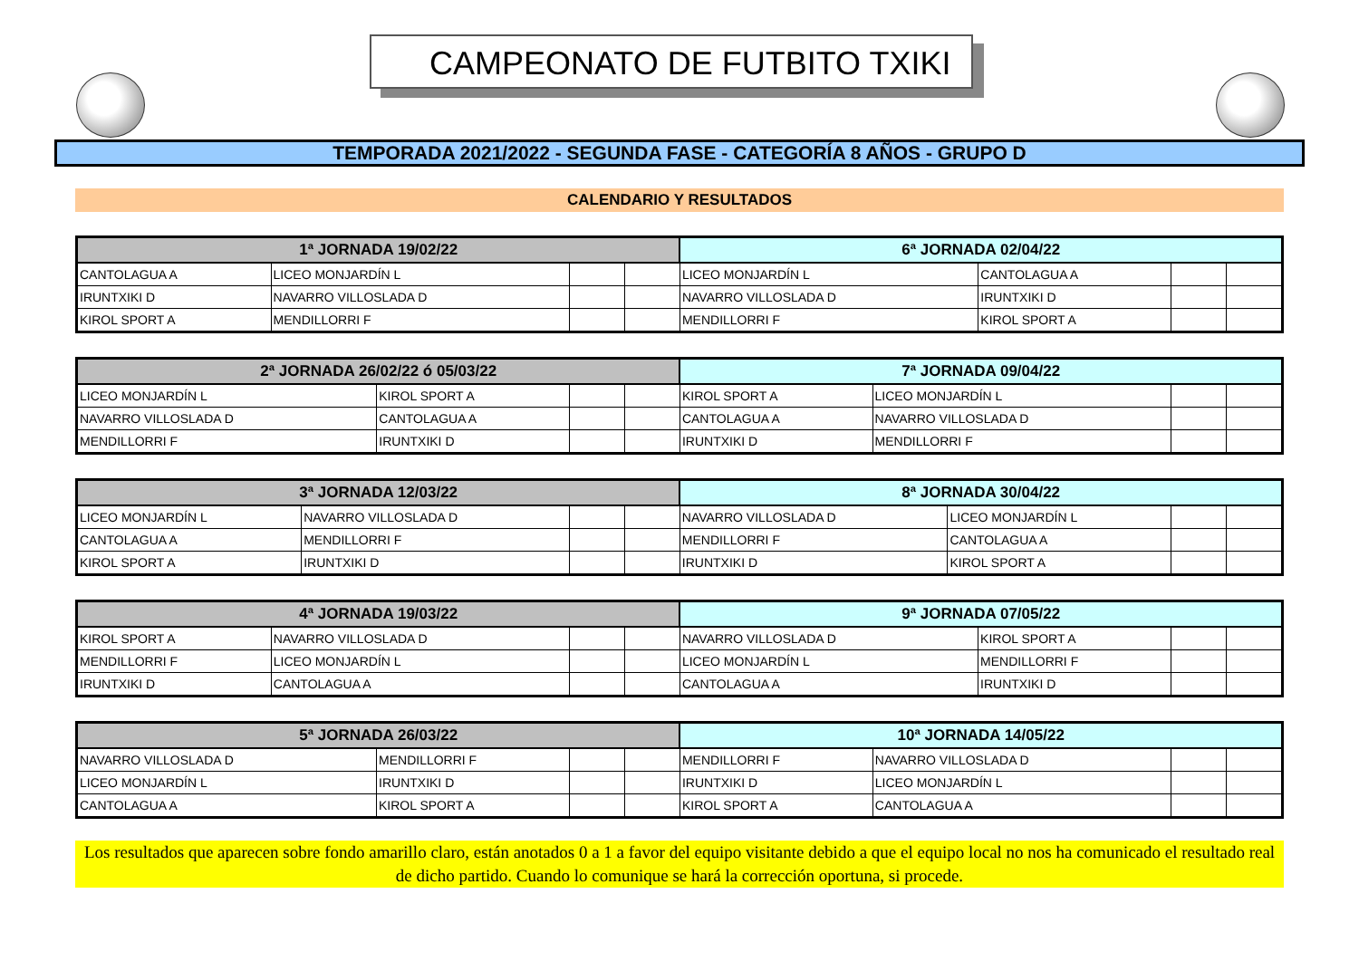CAMPEONATO DE FUTBITO TXIKI
TEMPORADA 2021/2022 - SEGUNDA FASE - CATEGORÍA 8 AÑOS - GRUPO D
CALENDARIO Y RESULTADOS
| 1ª JORNADA 19/02/22 | | | | 6ª JORNADA 02/04/22 | | | |
| --- | --- | --- | --- | --- | --- | --- | --- |
| CANTOLAGUA A | LICEO MONJARDÍN L | | | LICEO MONJARDÍN L | CANTOLAGUA A | | |
| IRUNTXIKI D | NAVARRO VILLOSLADA D | | | NAVARRO VILLOSLADA D | IRUNTXIKI D | | |
| KIROL SPORT A | MENDILLORRI F | | | MENDILLORRI F | KIROL SPORT A | | |
| 2ª JORNADA 26/02/22 ó 05/03/22 | | | | 7ª JORNADA 09/04/22 | | | |
| --- | --- | --- | --- | --- | --- | --- | --- |
| LICEO MONJARDÍN L | KIROL SPORT A | | | KIROL SPORT A | LICEO MONJARDÍN L | | |
| NAVARRO VILLOSLADA D | CANTOLAGUA A | | | CANTOLAGUA A | NAVARRO VILLOSLADA D | | |
| MENDILLORRI F | IRUNTXIKI D | | | IRUNTXIKI D | MENDILLORRI F | | |
| 3ª JORNADA 12/03/22 | | | | 8ª JORNADA 30/04/22 | | | |
| --- | --- | --- | --- | --- | --- | --- | --- |
| LICEO MONJARDÍN L | NAVARRO VILLOSLADA D | | | NAVARRO VILLOSLADA D | LICEO MONJARDÍN L | | |
| CANTOLAGUA A | MENDILLORRI F | | | MENDILLORRI F | CANTOLAGUA A | | |
| KIROL SPORT A | IRUNTXIKI D | | | IRUNTXIKI D | KIROL SPORT A | | |
| 4ª JORNADA 19/03/22 | | | | 9ª JORNADA 07/05/22 | | | |
| --- | --- | --- | --- | --- | --- | --- | --- |
| KIROL SPORT A | NAVARRO VILLOSLADA D | | | NAVARRO VILLOSLADA D | KIROL SPORT A | | |
| MENDILLORRI F | LICEO MONJARDÍN L | | | LICEO MONJARDÍN L | MENDILLORRI F | | |
| IRUNTXIKI D | CANTOLAGUA A | | | CANTOLAGUA A | IRUNTXIKI D | | |
| 5ª JORNADA 26/03/22 | | | | 10ª JORNADA 14/05/22 | | | |
| --- | --- | --- | --- | --- | --- | --- | --- |
| NAVARRO VILLOSLADA D | MENDILLORRI F | | | MENDILLORRI F | NAVARRO VILLOSLADA D | | |
| LICEO MONJARDÍN L | IRUNTXIKI D | | | IRUNTXIKI D | LICEO MONJARDÍN L | | |
| CANTOLAGUA A | KIROL SPORT A | | | KIROL SPORT A | CANTOLAGUA A | | |
Los resultados que aparecen sobre fondo amarillo claro, están anotados 0 a 1 a favor del equipo visitante debido a que el equipo local no nos ha comunicado el resultado real de dicho partido. Cuando lo comunique se hará la corrección oportuna, si procede.